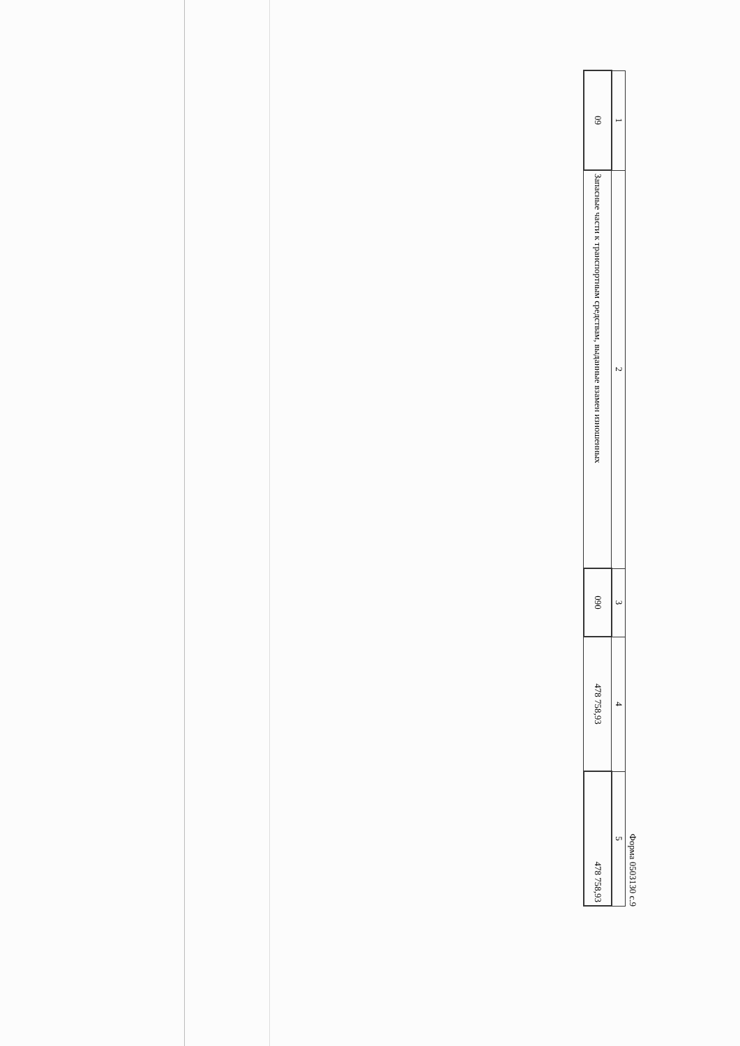Форма 0503130 с.9
| 1 | 2 | 3 | 4 | 5 |
| --- | --- | --- | --- | --- |
| 09 | Запасные части к транспортным средствам, выданные взамен изношенных | 090 | 478 758,93 | 478 758,93 |